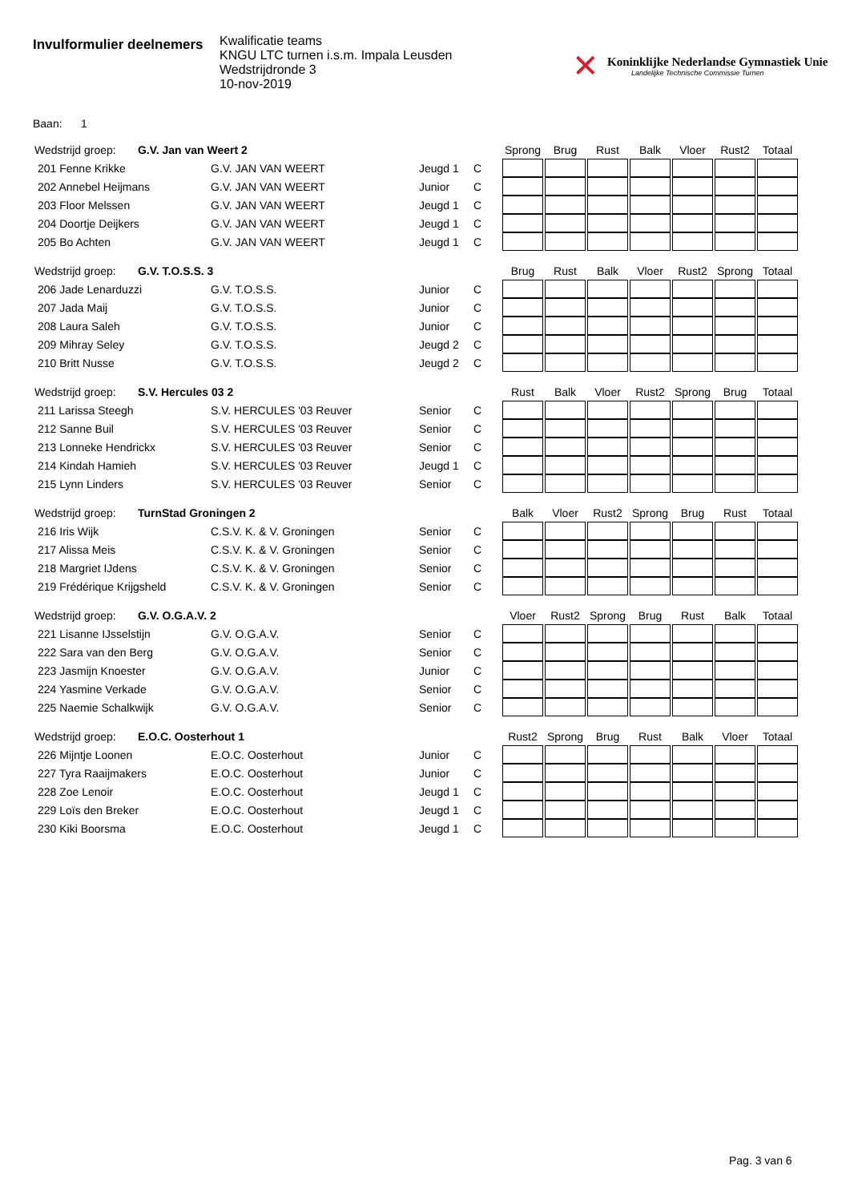Invulformulier deelnemers
Kwalificatie teams
KNGU LTC turnen i.s.m. Impala Leusden
Wedstrijdronde 3
10-nov-2019
✕
Koninklijke Nederlandse Gymnastiek Unie
Landelijke Technische Commissie Turnen
Baan: 1
| Wedstrijd groep: G.V. Jan van Weert 2 | | | | Sprong | Brug | Rust | Balk | Vloer | Rust2 | Totaal |
| 201 Fenne Krikke | G.V. JAN VAN WEERT | Jeugd 1 | C | | | | | | | |
| 202 Annebel Heijmans | G.V. JAN VAN WEERT | Junior | C | | | | | | | |
| 203 Floor Melssen | G.V. JAN VAN WEERT | Jeugd 1 | C | | | | | | | |
| 204 Doortje Deijkers | G.V. JAN VAN WEERT | Jeugd 1 | C | | | | | | | |
| 205 Bo Achten | G.V. JAN VAN WEERT | Jeugd 1 | C | | | | | | | |
| Wedstrijd groep: G.V. T.O.S.S. 3 | | | | Brug | Rust | Balk | Vloer | Rust2 | Sprong | Totaal |
| 206 Jade Lenarduzzi | G.V. T.O.S.S. | Junior | C | | | | | | | |
| 207 Jada Maij | G.V. T.O.S.S. | Junior | C | | | | | | | |
| 208 Laura Saleh | G.V. T.O.S.S. | Junior | C | | | | | | | |
| 209 Mihray Seley | G.V. T.O.S.S. | Jeugd 2 | C | | | | | | | |
| 210 Britt Nusse | G.V. T.O.S.S. | Jeugd 2 | C | | | | | | | |
| Wedstrijd groep: S.V. Hercules 03 2 | | | | Rust | Balk | Vloer | Rust2 | Sprong | Brug | Totaal |
| 211 Larissa Steegh | S.V. HERCULES '03 Reuver | Senior | C | | | | | | | |
| 212 Sanne Buil | S.V. HERCULES '03 Reuver | Senior | C | | | | | | | |
| 213 Lonneke Hendrickx | S.V. HERCULES '03 Reuver | Senior | C | | | | | | | |
| 214 Kindah Hamieh | S.V. HERCULES '03 Reuver | Jeugd 1 | C | | | | | | | |
| 215 Lynn Linders | S.V. HERCULES '03 Reuver | Senior | C | | | | | | | |
| Wedstrijd groep: TurnStad Groningen 2 | | | | Balk | Vloer | Rust2 | Sprong | Brug | Rust | Totaal |
| 216 Iris Wijk | C.S.V. K. & V. Groningen | Senior | C | | | | | | | |
| 217 Alissa Meis | C.S.V. K. & V. Groningen | Senior | C | | | | | | | |
| 218 Margriet IJdens | C.S.V. K. & V. Groningen | Senior | C | | | | | | | |
| 219 Frédérique Krijgsheld | C.S.V. K. & V. Groningen | Senior | C | | | | | | | |
| Wedstrijd groep: G.V. O.G.A.V. 2 | | | | Vloer | Rust2 | Sprong | Brug | Rust | Balk | Totaal |
| 221 Lisanne IJsselstijn | G.V. O.G.A.V. | Senior | C | | | | | | | |
| 222 Sara van den Berg | G.V. O.G.A.V. | Senior | C | | | | | | | |
| 223 Jasmijn Knoester | G.V. O.G.A.V. | Junior | C | | | | | | | |
| 224 Yasmine Verkade | G.V. O.G.A.V. | Senior | C | | | | | | | |
| 225 Naemie Schalkwijk | G.V. O.G.A.V. | Senior | C | | | | | | | |
| Wedstrijd groep: E.O.C. Oosterhout 1 | | | | Rust2 | Sprong | Brug | Rust | Balk | Vloer | Totaal |
| 226 Mijntje Loonen | E.O.C. Oosterhout | Junior | C | | | | | | | |
| 227 Tyra Raaijmakers | E.O.C. Oosterhout | Junior | C | | | | | | | |
| 228 Zoe Lenoir | E.O.C. Oosterhout | Jeugd 1 | C | | | | | | | |
| 229 Loïs den Breker | E.O.C. Oosterhout | Jeugd 1 | C | | | | | | | |
| 230 Kiki Boorsma | E.O.C. Oosterhout | Jeugd 1 | C | | | | | | | |
Pag. 3 van 6